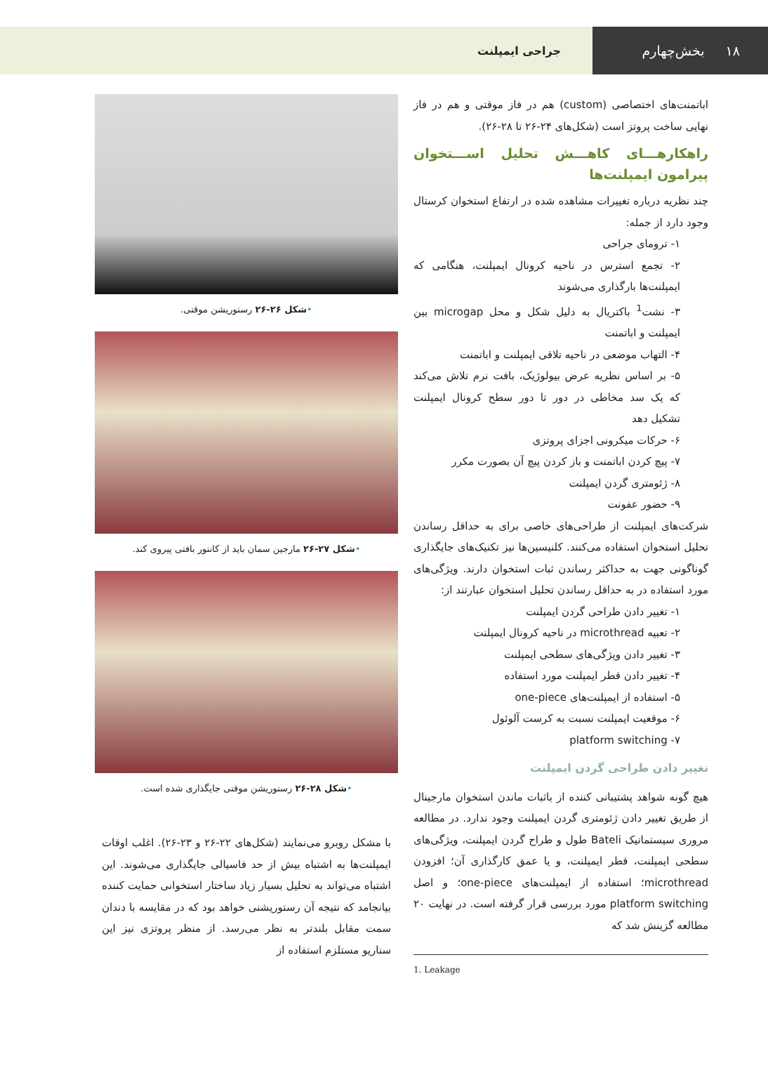۱۸ بخش‌چهارم
جراحی ایمپلنت
اباتمنت‌های اختصاصی (custom) هم در فاز موقتی و هم در فاز نهایی ساخت پروتز است (شکل‌های ۲۴-۲۶ تا ۲۸-۲۶).
راهکارهـــای کاهـــش تحلیل اســـتخوان پیرامون ایمپلنت‌ها
چند نظریه درباره تغییرات مشاهده شده در ارتفاع استخوان کرستال وجود دارد از جمله:
۱- ترومای جراحی
۲- تجمع استرس در ناحیه کرونال ایمپلنت، هنگامی که ایمپلنت‌ها بارگذاری می‌شوند
۳- نشت<sup>1</sup> باکتریال به دلیل شکل و محل microgap بین ایمپلنت و اباتمنت
۴- التهاب موضعی در ناحیه تلاقی ایمپلنت و اباتمنت
۵- بر اساس نظریه عرض بیولوژیک، بافت نرم تلاش می‌کند که یک سد مخاطی در دور تا دور سطح کرونال ایمپلنت تشکیل دهد
۶- حرکات میکرونی اجزای پروتزی
۷- پیچ کردن اباتمنت و باز کردن پیچ آن بصورت مکرر
۸- ژئومتری گردن ایمپلنت
۹- حضور عفونت
شرکت‌های ایمپلنت از طراحی‌های خاصی برای به حداقل رساندن تحلیل استخوان استفاده می‌کنند. کلنیسین‌ها نیز تکنیک‌های جایگذاری گوناگونی جهت به حداکثر رساندن ثبات استخوان دارند. ویژگی‌های مورد استفاده در به حداقل رساندن تحلیل استخوان عبارتند از:
۱- تغییر دادن طراحی گردن ایمپلنت
۲- تعبیه microthread در ناحیه کرونال ایمپلنت
۳- تغییر دادن ویژگی‌های سطحی ایمپلنت
۴- تغییر دادن قطر ایمپلنت مورد استفاده
۵- استفاده از ایمپلنت‌های one-piece
۶- موقعیت ایمپلنت نسبت به کرست آلوئول
۷- platform switching
تغییر دادن طراحی گردن ایمپلنت
هیچ گونه شواهد پشتیبانی کننده از باثبات ماندن استخوان مارجینال از طریق تغییر دادن ژئومتری گردن ایمپلنت وجود ندارد. در مطالعه مروری سیستماتیک Bateli طول و طراح گردن ایمپلنت، ویژگی‌های سطحی ایمپلنت، قطر ایمپلنت، و یا عمق کارگذاری آن؛ افزودن microthread؛ استفاده از ایمپلنت‌های one-piece؛ و اصل platform switching مورد بررسی قرار گرفته است. در نهایت ۲۰ مطالعه گزینش شد که
1. Leakage
•شکل ۲۶-۲۶ رستوریشن موقتی.
•شکل ۲۷-۲۶ مارجین سمان باید از کانتور بافتی پیروی کند.
•شکل ۲۸-۲۶ رستوریشن موقتی جایگذاری شده است.
با مشکل روبرو می‌نمایند (شکل‌های ۲۲-۲۶ و ۲۳-۲۶). اغلب اوقات ایمپلنت‌ها به اشتباه بیش از حد فاسیالی جایگذاری می‌شوند. این اشتباه می‌تواند به تحلیل بسیار زیاد ساختار استخوانی حمایت کننده بیانجامد که نتیجه آن رستوریشنی خواهد بود که در مقایسه با دندان سمت مقابل بلندتر به نظر می‌رسد. از منظر پروتزی نیز این سناریو مستلزم استفاده از